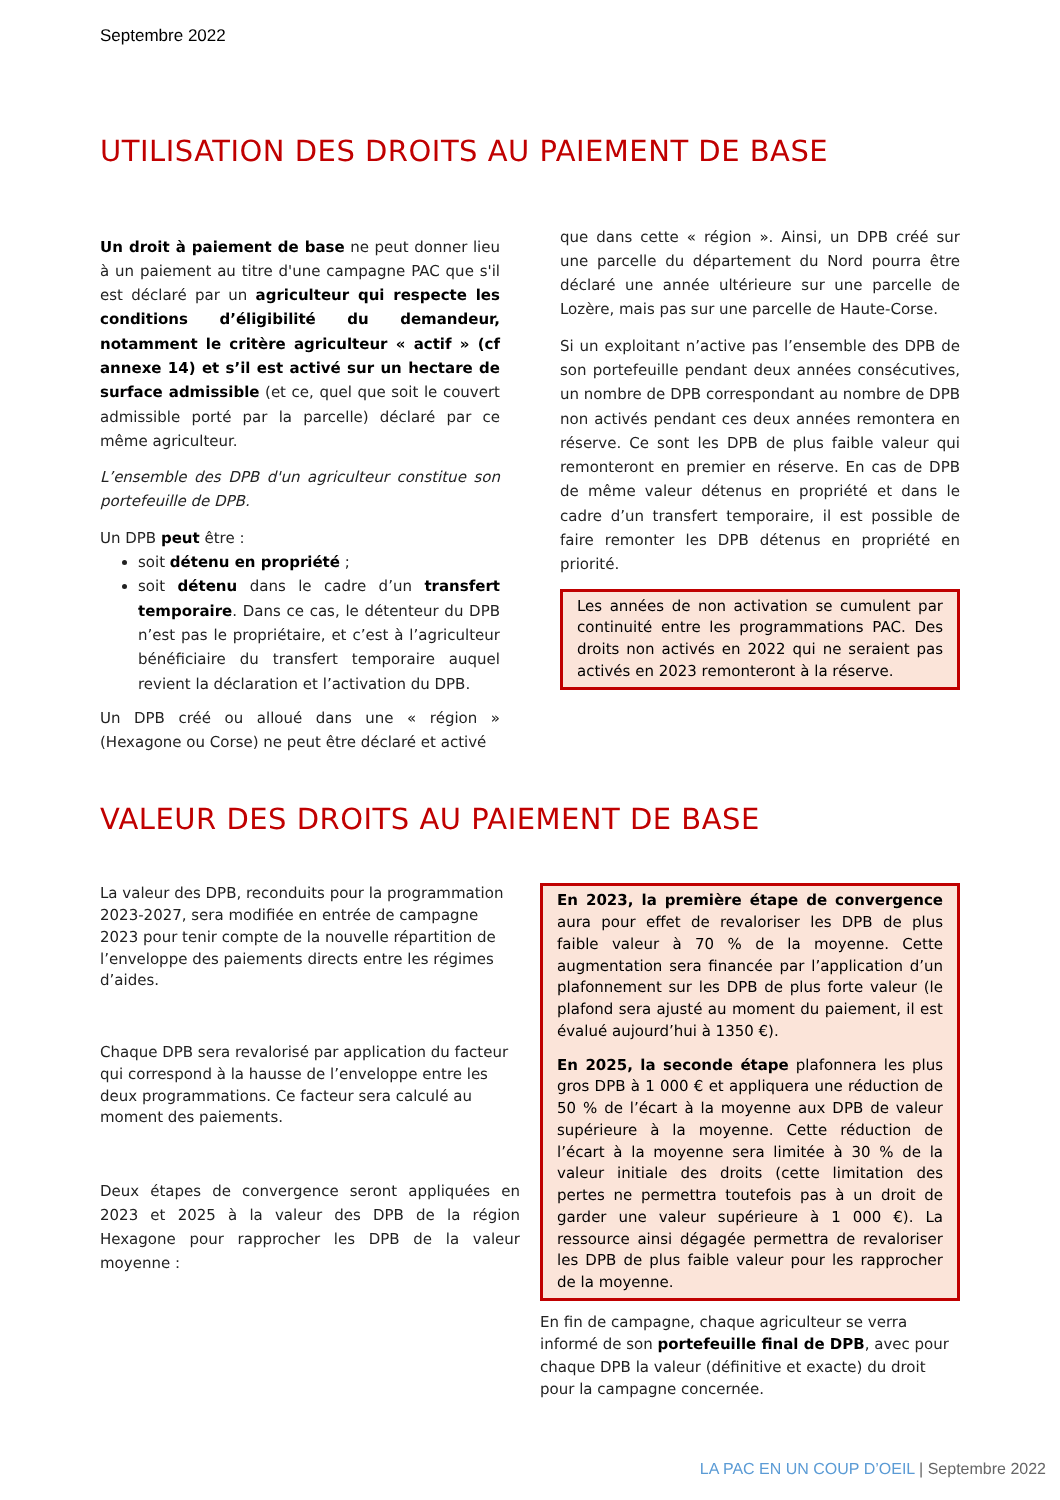Septembre 2022
UTILISATION DES DROITS AU PAIEMENT DE BASE
Un droit à paiement de base ne peut donner lieu à un paiement au titre d'une campagne PAC que s'il est déclaré par un agriculteur qui respecte les conditions d’éligibilité du demandeur, notamment le critère agriculteur « actif » (cf annexe 14) et s’il est activé sur un hectare de surface admissible (et ce, quel que soit le couvert admissible porté par la parcelle) déclaré par ce même agriculteur.
L’ensemble des DPB d'un agriculteur constitue son portefeuille de DPB.
Un DPB peut être :
soit détenu en propriété ;
soit détenu dans le cadre d’un transfert temporaire. Dans ce cas, le détenteur du DPB n’est pas le propriétaire, et c’est à l’agriculteur bénéficiaire du transfert temporaire auquel revient la déclaration et l’activation du DPB.
Un DPB créé ou alloué dans une « région » (Hexagone ou Corse) ne peut être déclaré et activé
que dans cette « région ». Ainsi, un DPB créé sur une parcelle du département du Nord pourra être déclaré une année ultérieure sur une parcelle de Lozère, mais pas sur une parcelle de Haute-Corse.
Si un exploitant n’active pas l’ensemble des DPB de son portefeuille pendant deux années consécutives, un nombre de DPB correspondant au nombre de DPB non activés pendant ces deux années remontera en réserve. Ce sont les DPB de plus faible valeur qui remonteront en premier en réserve. En cas de DPB de même valeur détenus en propriété et dans le cadre d’un transfert temporaire, il est possible de faire remonter les DPB détenus en propriété en priorité.
Les années de non activation se cumulent par continuité entre les programmations PAC. Des droits non activés en 2022 qui ne seraient pas activés en 2023 remonteront à la réserve.
VALEUR DES DROITS AU PAIEMENT DE BASE
La valeur des DPB, reconduits pour la programmation 2023-2027, sera modifiée en entrée de campagne 2023 pour tenir compte de la nouvelle répartition de l’enveloppe des paiements directs entre les régimes d’aides.
Chaque DPB sera revalorisé par application du facteur qui correspond à la hausse de l’enveloppe entre les deux programmations. Ce facteur sera calculé au moment des paiements.
Deux étapes de convergence seront appliquées en 2023 et 2025 à la valeur des DPB de la région Hexagone pour rapprocher les DPB de la valeur moyenne :
En 2023, la première étape de convergence aura pour effet de revaloriser les DPB de plus faible valeur à 70 % de la moyenne. Cette augmentation sera financée par l’application d’un plafonnement sur les DPB de plus forte valeur (le plafond sera ajusté au moment du paiement, il est évalué aujourd’hui à 1350 €).
En 2025, la seconde étape plafonnera les plus gros DPB à 1 000 € et appliquera une réduction de 50 % de l’écart à la moyenne aux DPB de valeur supérieure à la moyenne. Cette réduction de l’écart à la moyenne sera limitée à 30 % de la valeur initiale des droits (cette limitation des pertes ne permettra toutefois pas à un droit de garder une valeur supérieure à 1 000 €). La ressource ainsi dégagée permettra de revaloriser les DPB de plus faible valeur pour les rapprocher de la moyenne.
En fin de campagne, chaque agriculteur se verra informé de son portefeuille final de DPB, avec pour chaque DPB la valeur (définitive et exacte) du droit pour la campagne concernée.
LA PAC EN UN COUP D’OEIL | Septembre 2022